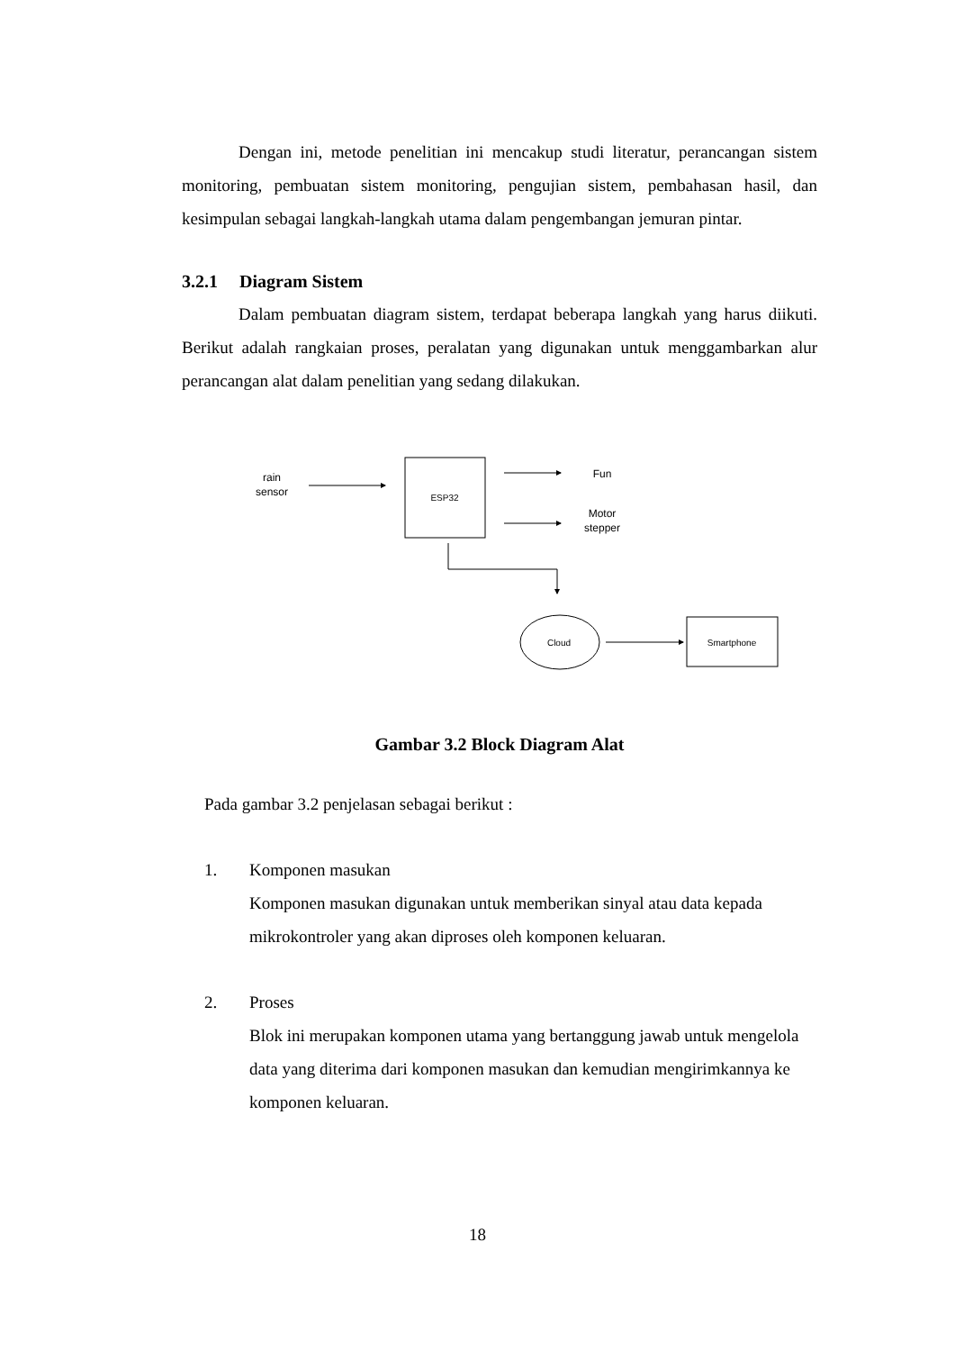Dengan ini, metode penelitian ini mencakup studi literatur, perancangan sistem monitoring, pembuatan sistem monitoring, pengujian sistem, pembahasan hasil, dan kesimpulan sebagai langkah-langkah utama dalam pengembangan jemuran pintar.
3.2.1 Diagram Sistem
Dalam pembuatan diagram sistem, terdapat beberapa langkah yang harus diikuti. Berikut adalah rangkaian proses, peralatan yang digunakan untuk menggambarkan alur perancangan alat dalam penelitian yang sedang dilakukan.
rain
sensor
ESP32
Fun
Motor
stepper
Cloud
Smartphone
Gambar 3.2 Block Diagram Alat
Pada gambar 3.2 penjelasan sebagai berikut :
1. Komponen masukan
Komponen masukan digunakan untuk memberikan sinyal atau data kepada mikrokontroler yang akan diproses oleh komponen keluaran.
2. Proses
Blok ini merupakan komponen utama yang bertanggung jawab untuk mengelola data yang diterima dari komponen masukan dan kemudian mengirimkannya ke komponen keluaran.
18